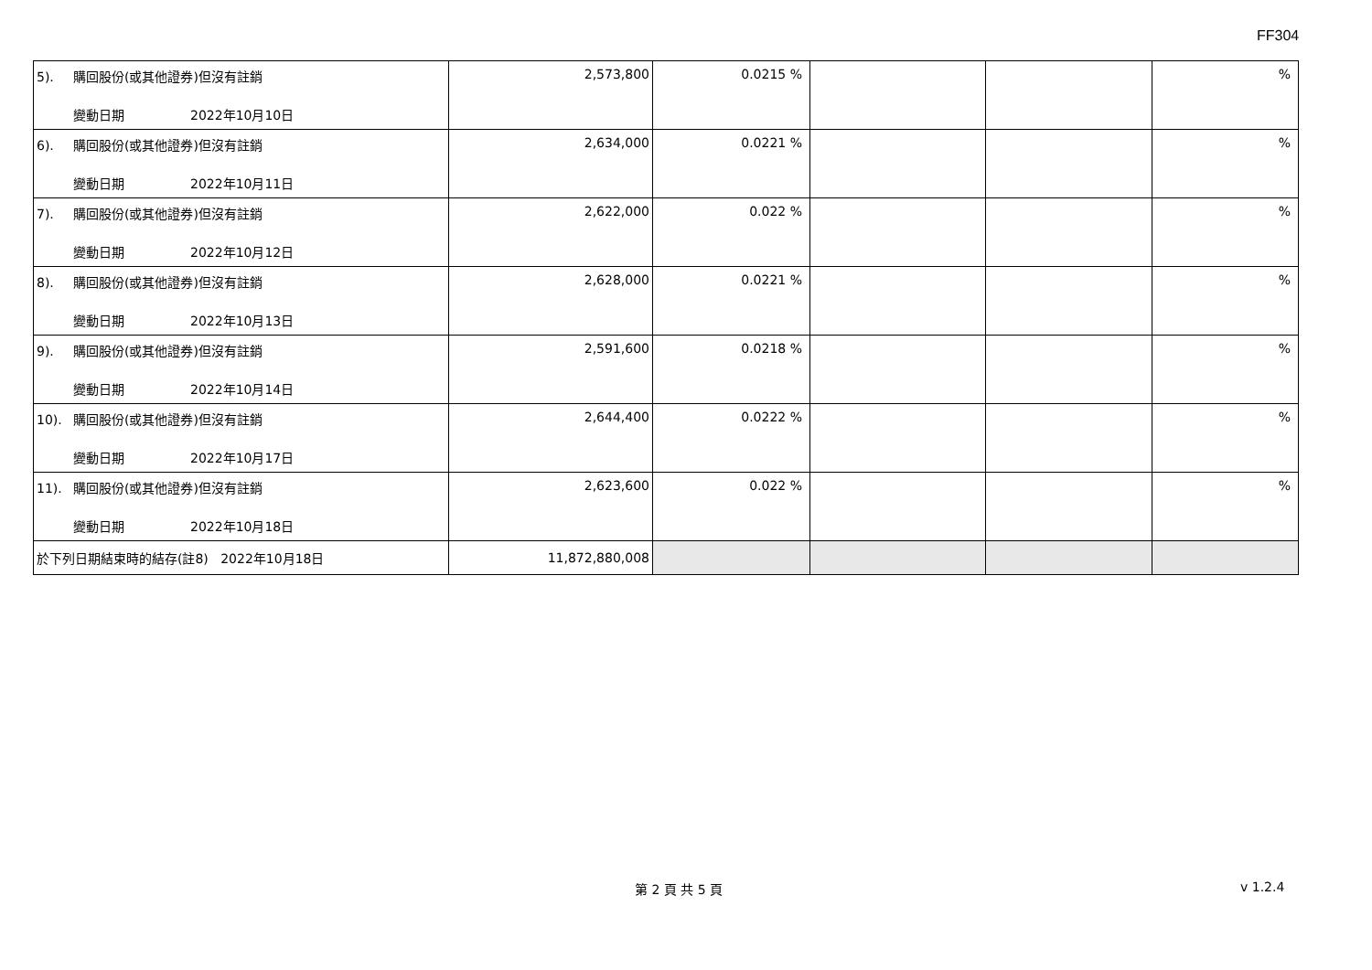FF304
| 5). 購回股份(或其他證券)但沒有註銷 變動日期 2022年10月10日 | 2,573,800 | 0.0215 % | | | % |
| 6). 購回股份(或其他證券)但沒有註銷 變動日期 2022年10月11日 | 2,634,000 | 0.0221 % | | | % |
| 7). 購回股份(或其他證券)但沒有註銷 變動日期 2022年10月12日 | 2,622,000 | 0.022 % | | | % |
| 8). 購回股份(或其他證券)但沒有註銷 變動日期 2022年10月13日 | 2,628,000 | 0.0221 % | | | % |
| 9). 購回股份(或其他證券)但沒有註銷 變動日期 2022年10月14日 | 2,591,600 | 0.0218 % | | | % |
| 10). 購回股份(或其他證券)但沒有註銷 變動日期 2022年10月17日 | 2,644,400 | 0.0222 % | | | % |
| 11). 購回股份(或其他證券)但沒有註銷 變動日期 2022年10月18日 | 2,623,600 | 0.022 % | | | % |
| 於下列日期結束時的結存(註8) 2022年10月18日 | 11,872,880,008 | | | | |
第 2 頁 共 5 頁 v 1.2.4